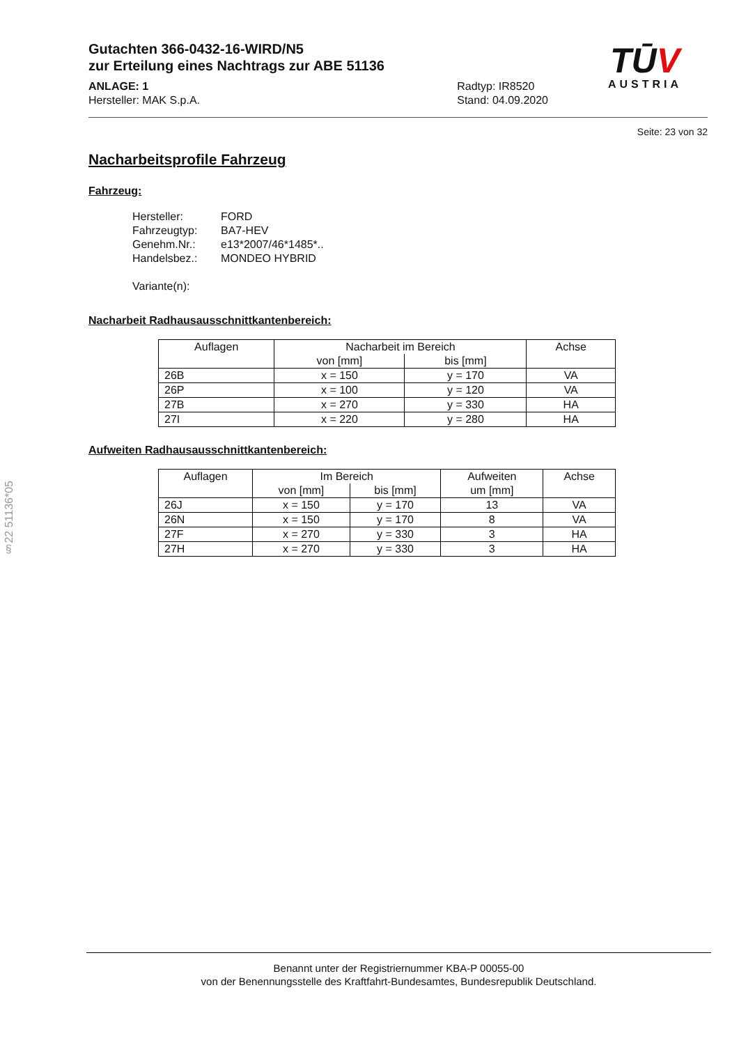TŪV
AUSTRIA
§22 51136*05
Gutachten 366-0432-16-WIRD/N5
zur Erteilung eines Nachtrags zur ABE 51136
ANLAGE: 1
Hersteller: MAK S.p.A.
Radtyp: IR8520
Stand: 04.09.2020
Seite: 23 von 32
Nacharbeitsprofile Fahrzeug
Fahrzeug:
Hersteller: FORD
Fahrzeugtyp: BA7-HEV
Genehm.Nr.: e13*2007/46*1485*..
Handelsbez.: MONDEO HYBRID
Variante(n):
Nacharbeit Radhausausschnittkantenbereich:
| Auflagen | Nacharbeit im Bereich | | Achse |
| --- | --- | --- | --- |
| | von [mm] | bis [mm] | |
| 26B | x = 150 | y = 170 | VA |
| 26P | x = 100 | y = 120 | VA |
| 27B | x = 270 | y = 330 | HA |
| 27I | x = 220 | y = 280 | HA |
Aufweiten Radhausausschnittkantenbereich:
| Auflagen | Im Bereich | | Aufweiten | Achse |
| --- | --- | --- | --- | --- |
| | von [mm] | bis [mm] | um [mm] | |
| 26J | x = 150 | y = 170 | 13 | VA |
| 26N | x = 150 | y = 170 | 8 | VA |
| 27F | x = 270 | y = 330 | 3 | HA |
| 27H | x = 270 | y = 330 | 3 | HA |
Benannt unter der Registriernummer KBA-P 00055-00
von der Benennungsstelle des Kraftfahrt-Bundesamtes, Bundesrepublik Deutschland.